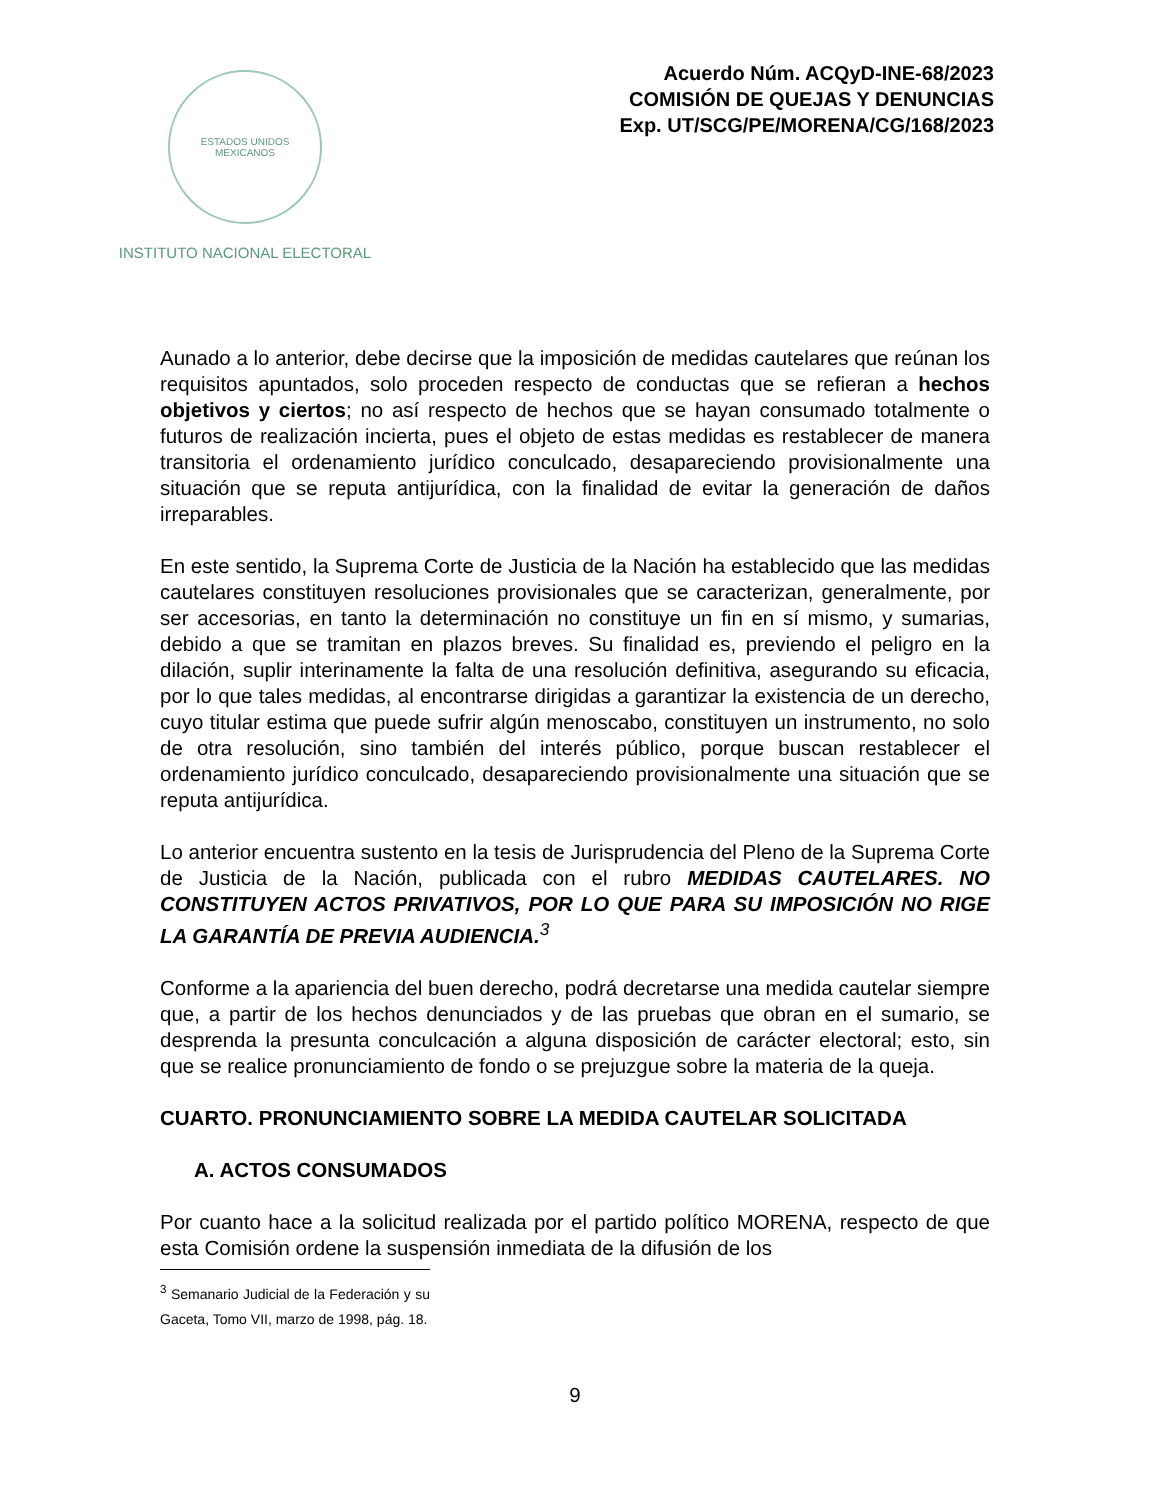ESTADOS UNIDOS MEXICANOS
INSTITUTO NACIONAL ELECTORAL
Acuerdo Núm. ACQyD-INE-68/2023
COMISIÓN DE QUEJAS Y DENUNCIAS
Exp. UT/SCG/PE/MORENA/CG/168/2023
Aunado a lo anterior, debe decirse que la imposición de medidas cautelares que reúnan los requisitos apuntados, solo proceden respecto de conductas que se refieran a hechos objetivos y ciertos; no así respecto de hechos que se hayan consumado totalmente o futuros de realización incierta, pues el objeto de estas medidas es restablecer de manera transitoria el ordenamiento jurídico conculcado, desapareciendo provisionalmente una situación que se reputa antijurídica, con la finalidad de evitar la generación de daños irreparables.
En este sentido, la Suprema Corte de Justicia de la Nación ha establecido que las medidas cautelares constituyen resoluciones provisionales que se caracterizan, generalmente, por ser accesorias, en tanto la determinación no constituye un fin en sí mismo, y sumarias, debido a que se tramitan en plazos breves. Su finalidad es, previendo el peligro en la dilación, suplir interinamente la falta de una resolución definitiva, asegurando su eficacia, por lo que tales medidas, al encontrarse dirigidas a garantizar la existencia de un derecho, cuyo titular estima que puede sufrir algún menoscabo, constituyen un instrumento, no solo de otra resolución, sino también del interés público, porque buscan restablecer el ordenamiento jurídico conculcado, desapareciendo provisionalmente una situación que se reputa antijurídica.
Lo anterior encuentra sustento en la tesis de Jurisprudencia del Pleno de la Suprema Corte de Justicia de la Nación, publicada con el rubro MEDIDAS CAUTELARES. NO CONSTITUYEN ACTOS PRIVATIVOS, POR LO QUE PARA SU IMPOSICIÓN NO RIGE LA GARANTÍA DE PREVIA AUDIENCIA.<sup>3</sup>
Conforme a la apariencia del buen derecho, podrá decretarse una medida cautelar siempre que, a partir de los hechos denunciados y de las pruebas que obran en el sumario, se desprenda la presunta conculcación a alguna disposición de carácter electoral; esto, sin que se realice pronunciamiento de fondo o se prejuzgue sobre la materia de la queja.
CUARTO. PRONUNCIAMIENTO SOBRE LA MEDIDA CAUTELAR SOLICITADA
A. ACTOS CONSUMADOS
Por cuanto hace a la solicitud realizada por el partido político MORENA, respecto de que esta Comisión ordene la suspensión inmediata de la difusión de los
<sup>3</sup> Semanario Judicial de la Federación y su Gaceta, Tomo VII, marzo de 1998, pág. 18.
9